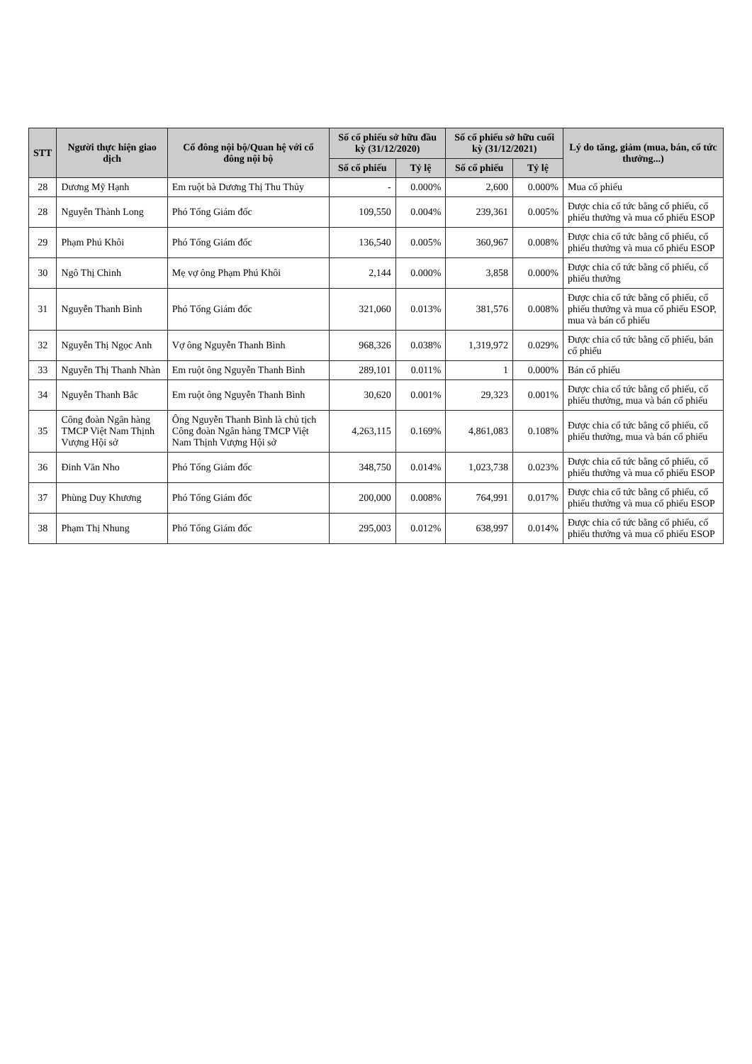| STT | Người thực hiện giao dịch | Cổ đông nội bộ/Quan hệ với cổ đông nội bộ | Số cổ phiếu sở hữu đầu kỳ (31/12/2020) | | Số cổ phiếu sở hữu cuối kỳ (31/12/2021) | | Lý do tăng, giảm (mua, bán, cổ tức thưởng...) |
| --- | --- | --- | --- | --- | --- | --- | --- |
| | | | Số cổ phiếu | Tỷ lệ | Số cổ phiếu | Tỷ lệ | |
| 28 | Dương Mỹ Hạnh | Em ruột bà Dương Thị Thu Thủy | - | 0.000% | 2,600 | 0.000% | Mua cổ phiếu |
| 28 | Nguyễn Thành Long | Phó Tổng Giám đốc | 109,550 | 0.004% | 239,361 | 0.005% | Được chia cổ tức bằng cổ phiếu, cổ phiếu thưởng và mua cổ phiếu ESOP |
| 29 | Phạm Phú Khôi | Phó Tổng Giám đốc | 136,540 | 0.005% | 360,967 | 0.008% | Được chia cổ tức bằng cổ phiếu, cổ phiếu thưởng và mua cổ phiếu ESOP |
| 30 | Ngô Thị Chinh | Mẹ vợ ông Phạm Phú Khôi | 2,144 | 0.000% | 3,858 | 0.000% | Được chia cổ tức bằng cổ phiếu, cổ phiếu thưởng |
| 31 | Nguyễn Thanh Bình | Phó Tổng Giám đốc | 321,060 | 0.013% | 381,576 | 0.008% | Được chia cổ tức bằng cổ phiếu, cổ phiếu thưởng và mua cổ phiếu ESOP, mua và bán cổ phiếu |
| 32 | Nguyễn Thị Ngọc Anh | Vợ ông Nguyễn Thanh Bình | 968,326 | 0.038% | 1,319,972 | 0.029% | Được chia cổ tức bằng cổ phiếu, bán cổ phiếu |
| 33 | Nguyễn Thị Thanh Nhàn | Em ruột ông Nguyễn Thanh Bình | 289,101 | 0.011% | 1 | 0.000% | Bán cổ phiếu |
| 34 | Nguyễn Thanh Bắc | Em ruột ông Nguyễn Thanh Bình | 30,620 | 0.001% | 29,323 | 0.001% | Được chia cổ tức bằng cổ phiếu, cổ phiếu thưởng, mua và bán cổ phiếu |
| 35 | Công đoàn Ngân hàng TMCP Việt Nam Thịnh Vượng Hội sở | Ông Nguyễn Thanh Bình là chủ tịch Công đoàn Ngân hàng TMCP Việt Nam Thịnh Vượng Hội sở | 4,263,115 | 0.169% | 4,861,083 | 0.108% | Được chia cổ tức bằng cổ phiếu, cổ phiếu thưởng, mua và bán cổ phiếu |
| 36 | Đinh Văn Nho | Phó Tổng Giám đốc | 348,750 | 0.014% | 1,023,738 | 0.023% | Được chia cổ tức bằng cổ phiếu, cổ phiếu thưởng và mua cổ phiếu ESOP |
| 37 | Phùng Duy Khương | Phó Tổng Giám đốc | 200,000 | 0.008% | 764,991 | 0.017% | Được chia cổ tức bằng cổ phiếu, cổ phiếu thưởng và mua cổ phiếu ESOP |
| 38 | Phạm Thị Nhung | Phó Tổng Giám đốc | 295,003 | 0.012% | 638,997 | 0.014% | Được chia cổ tức bằng cổ phiếu, cổ phiếu thưởng và mua cổ phiếu ESOP |